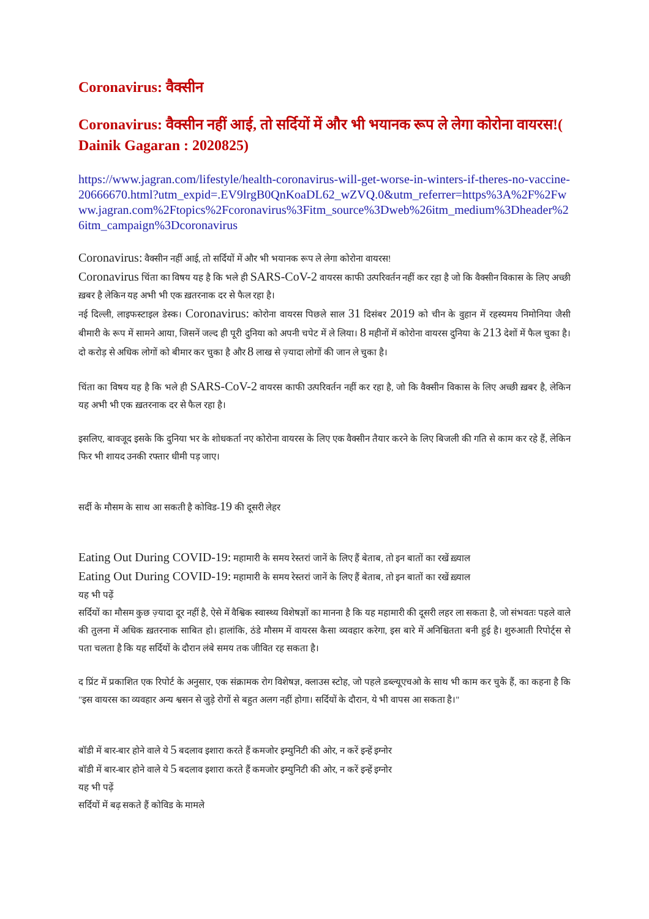Coronavirus: वैक्सीन
Coronavirus: वैक्सीन नहीं आई, तो सर्दियों में और भी भयानक रूप ले लेगा कोरोना वायरस!( Dainik Gagaran : 2020825)
https://www.jagran.com/lifestyle/health-coronavirus-will-get-worse-in-winters-if-theres-no-vaccine-20666670.html?utm_expid=.EV9lrgB0QnKoaDL62_wZVQ.0&utm_referrer=https%3A%2F%2Fwww.jagran.com%2Ftopics%2Fcoronavirus%3Fitm_source%3Dweb%26itm_medium%3Dheader%26itm_campaign%3Dcoronavirus
Coronavirus: वैक्सीन नहीं आई, तो सर्दियों में और भी भयानक रूप ले लेगा कोरोना वायरस!
Coronavirus चिंता का विषय यह है कि भले ही SARS-CoV-2 वायरस काफी उत्परिवर्तन नहीं कर रहा है जो कि वैक्सीन विकास के लिए अच्छी ख़बर है लेकिन यह अभी भी एक ख़तरनाक दर से फैल रहा है।
नई दिल्ली, लाइफस्टाइल डेस्क। Coronavirus: कोरोना वायरस पिछले साल 31 दिसंबर 2019 को चीन के वुहान में रहस्यमय निमोनिया जैसी बीमारी के रूप में सामने आया, जिसनें जल्द ही पूरी दुनिया को अपनी चपेट में ले लिया। 8 महीनों में कोरोना वायरस दुनिया के 213 देशों में फैल चुका है। दो करोड़ से अधिक लोगों को बीमार कर चुका है और 8 लाख से ज़्यादा लोगों की जान ले चुका है।
चिंता का विषय यह है कि भले ही SARS-CoV-2 वायरस काफी उत्परिवर्तन नहीं कर रहा है, जो कि वैक्सीन विकास के लिए अच्छी ख़बर है, लेकिन यह अभी भी एक ख़तरनाक दर से फैल रहा है।
इसलिए, बावजूद इसके कि दुनिया भर के शोधकर्ता नए कोरोना वायरस के लिए एक वैक्सीन तैयार करने के लिए बिजली की गति से काम कर रहे हैं, लेकिन फिर भी शायद उनकी रफ्तार धीमी पड़ जाए।
सर्दी के मौसम के साथ आ सकती है कोविड-19 की दूसरी लेहर
Eating Out During COVID-19: महामारी के समय रेस्तरां जानें के लिए हैं बेताब, तो इन बातों का रखें ख़्याल
Eating Out During COVID-19: महामारी के समय रेस्तरां जानें के लिए हैं बेताब, तो इन बातों का रखें ख़्याल
यह भी पढ़ें
सर्दियों का मौसम कुछ ज़्यादा दूर नहीं है, ऐसे में वैश्विक स्वास्थ्य विशेषज्ञों का मानना है कि यह महामारी की दूसरी लहर ला सकता है, जो संभवतः पहले वाले की तुलना में अधिक ख़तरनाक साबित हो। हालांकि, ठंडे मौसम में वायरस कैसा व्यवहार करेगा, इस बारे में अनिश्चितता बनी हुई है। शुरुआती रिपोर्ट्स से पता चलता है कि यह सर्दियों के दौरान लंबे समय तक जीवित रह सकता है।
द प्रिंट में प्रकाशित एक रिपोर्ट के अनुसार, एक संक्रामक रोग विशेषज्ञ, क्लाउस स्टोह, जो पहले डब्ल्यूएचओ के साथ भी काम कर चुके हैं, का कहना है कि "इस वायरस का व्यवहार अन्य श्वसन से जुड़े रोगों से बहुत अलग नहीं होगा। सर्दियों के दौरान, ये भी वापस आ सकता है।"
बॉडी में बार-बार होने वाले ये 5 बदलाव इशारा करते हैं कमजोर इम्युनिटी की ओर, न करें इन्हें इग्नोर
बॉडी में बार-बार होने वाले ये 5 बदलाव इशारा करते हैं कमजोर इम्युनिटी की ओर, न करें इन्हें इग्नोर
यह भी पढ़ें
सर्दियों में बढ़ सकते हैं कोविड के मामले